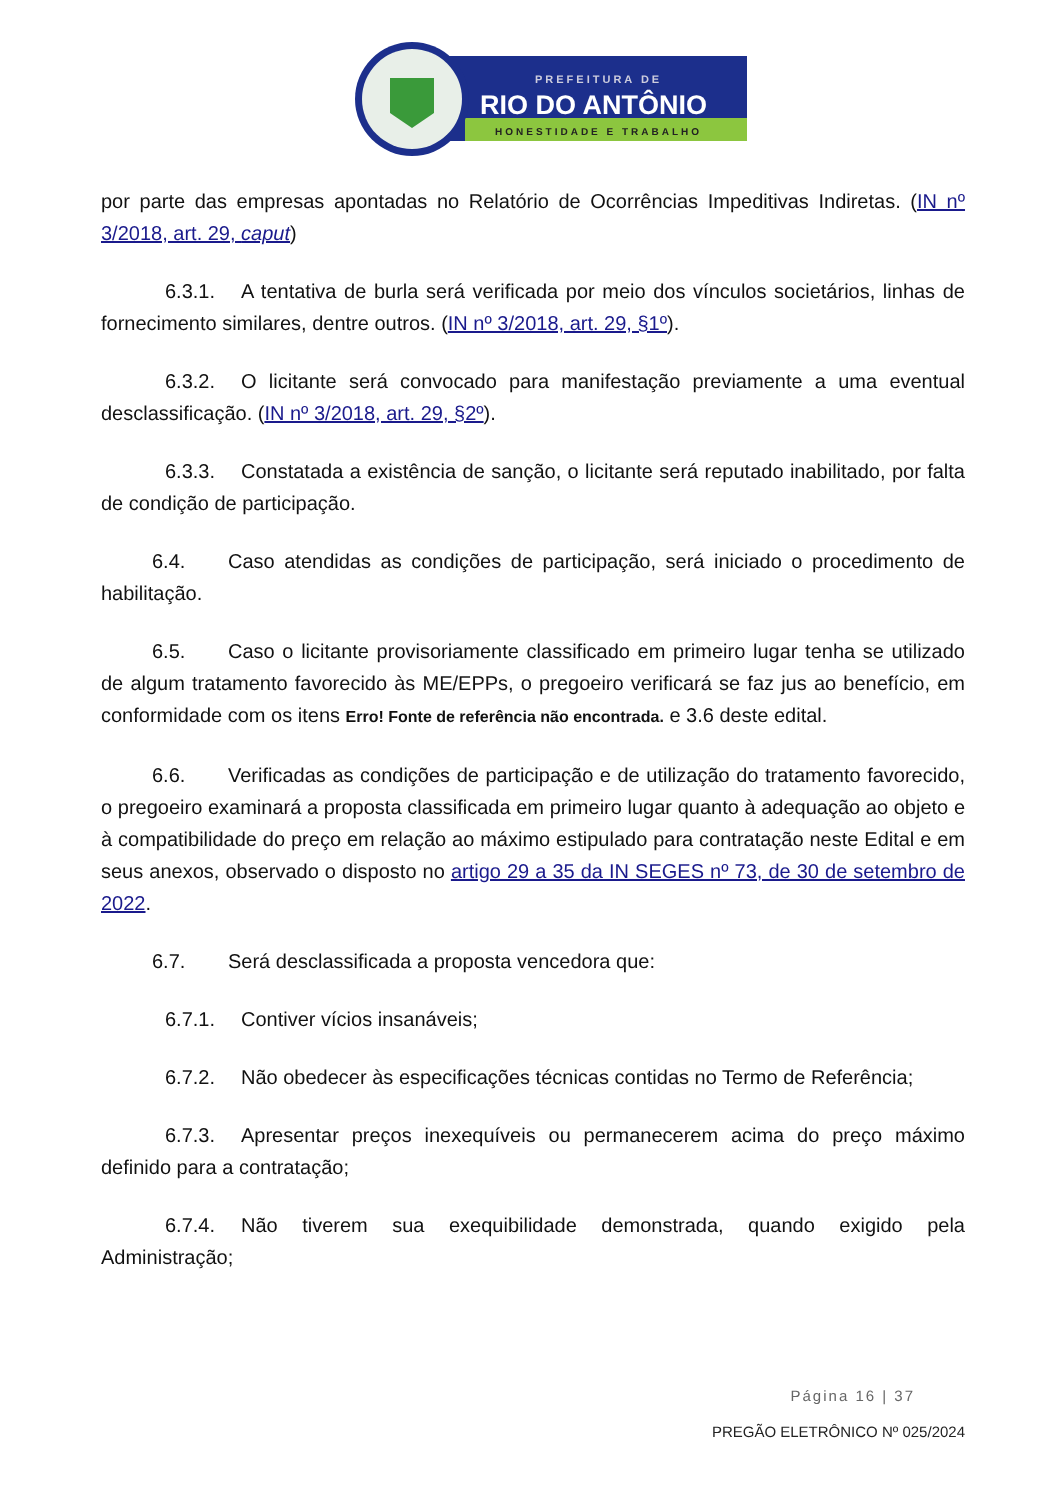PREFEITURA DE
RIO DO ANTÔNIO
HONESTIDADE E TRABALHO
por parte das empresas apontadas no Relatório de Ocorrências Impeditivas Indiretas. (IN nº 3/2018, art. 29, caput)
6.3.1. A tentativa de burla será verificada por meio dos vínculos societários, linhas de fornecimento similares, dentre outros. (IN nº 3/2018, art. 29, §1º).
6.3.2. O licitante será convocado para manifestação previamente a uma eventual desclassificação. (IN nº 3/2018, art. 29, §2º).
6.3.3. Constatada a existência de sanção, o licitante será reputado inabilitado, por falta de condição de participação.
6.4. Caso atendidas as condições de participação, será iniciado o procedimento de habilitação.
6.5. Caso o licitante provisoriamente classificado em primeiro lugar tenha se utilizado de algum tratamento favorecido às ME/EPPs, o pregoeiro verificará se faz jus ao benefício, em conformidade com os itens Erro! Fonte de referência não encontrada. e 3.6 deste edital.
6.6. Verificadas as condições de participação e de utilização do tratamento favorecido, o pregoeiro examinará a proposta classificada em primeiro lugar quanto à adequação ao objeto e à compatibilidade do preço em relação ao máximo estipulado para contratação neste Edital e em seus anexos, observado o disposto no artigo 29 a 35 da IN SEGES nº 73, de 30 de setembro de 2022.
6.7. Será desclassificada a proposta vencedora que:
6.7.1. Contiver vícios insanáveis;
6.7.2. Não obedecer às especificações técnicas contidas no Termo de Referência;
6.7.3. Apresentar preços inexequíveis ou permanecerem acima do preço máximo definido para a contratação;
6.7.4. Não tiverem sua exequibilidade demonstrada, quando exigido pela Administração;
Página 16 | 37
PREGÃO ELETRÔNICO Nº 025/2024